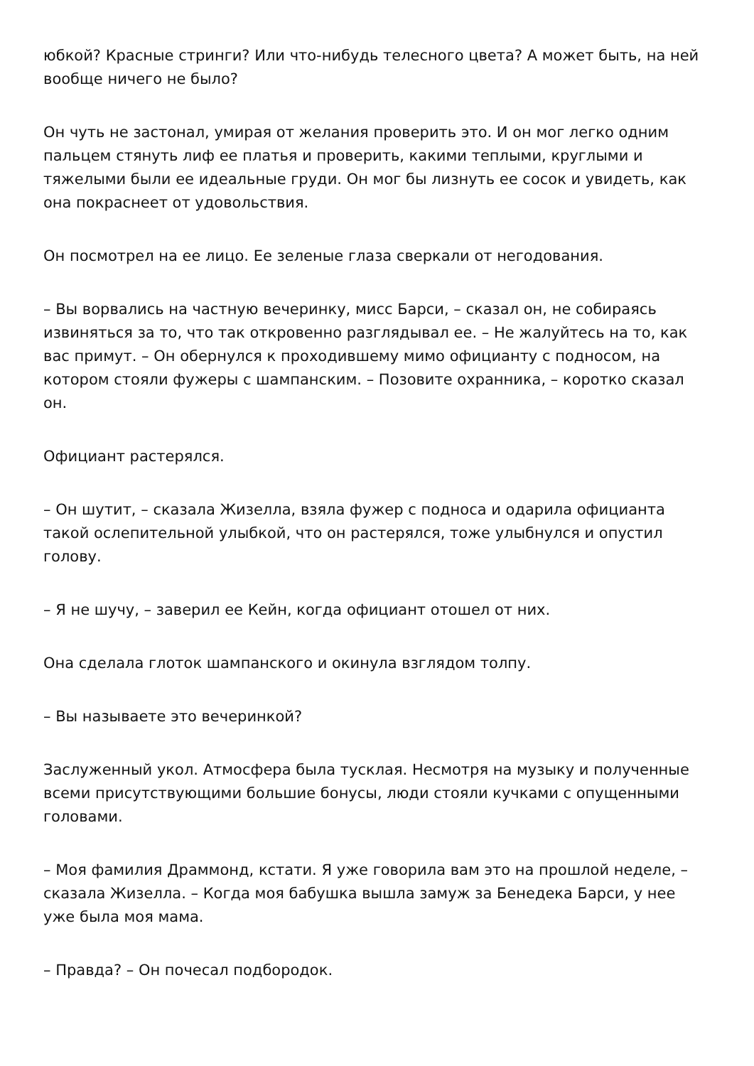юбкой? Красные стринги? Или что-нибудь телесного цвета? А может быть, на ней вообще ничего не было?
Он чуть не застонал, умирая от желания проверить это. И он мог легко одним пальцем стянуть лиф ее платья и проверить, какими теплыми, круглыми и тяжелыми были ее идеальные груди. Он мог бы лизнуть ее сосок и увидеть, как она покраснеет от удовольствия.
Он посмотрел на ее лицо. Ее зеленые глаза сверкали от негодования.
– Вы ворвались на частную вечеринку, мисс Барси, – сказал он, не собираясь извиняться за то, что так откровенно разглядывал ее. – Не жалуйтесь на то, как вас примут. – Он обернулся к проходившему мимо официанту с подносом, на котором стояли фужеры с шампанским. – Позовите охранника, – коротко сказал он.
Официант растерялся.
– Он шутит, – сказала Жизелла, взяла фужер с подноса и одарила официанта такой ослепительной улыбкой, что он растерялся, тоже улыбнулся и опустил голову.
– Я не шучу, – заверил ее Кейн, когда официант отошел от них.
Она сделала глоток шампанского и окинула взглядом толпу.
– Вы называете это вечеринкой?
Заслуженный укол. Атмосфера была тусклая. Несмотря на музыку и полученные всеми присутствующими большие бонусы, люди стояли кучками с опущенными головами.
– Моя фамилия Драммонд, кстати. Я уже говорила вам это на прошлой неделе, – сказала Жизелла. – Когда моя бабушка вышла замуж за Бенедека Барси, у нее уже была моя мама.
– Правда? – Он почесал подбородок.